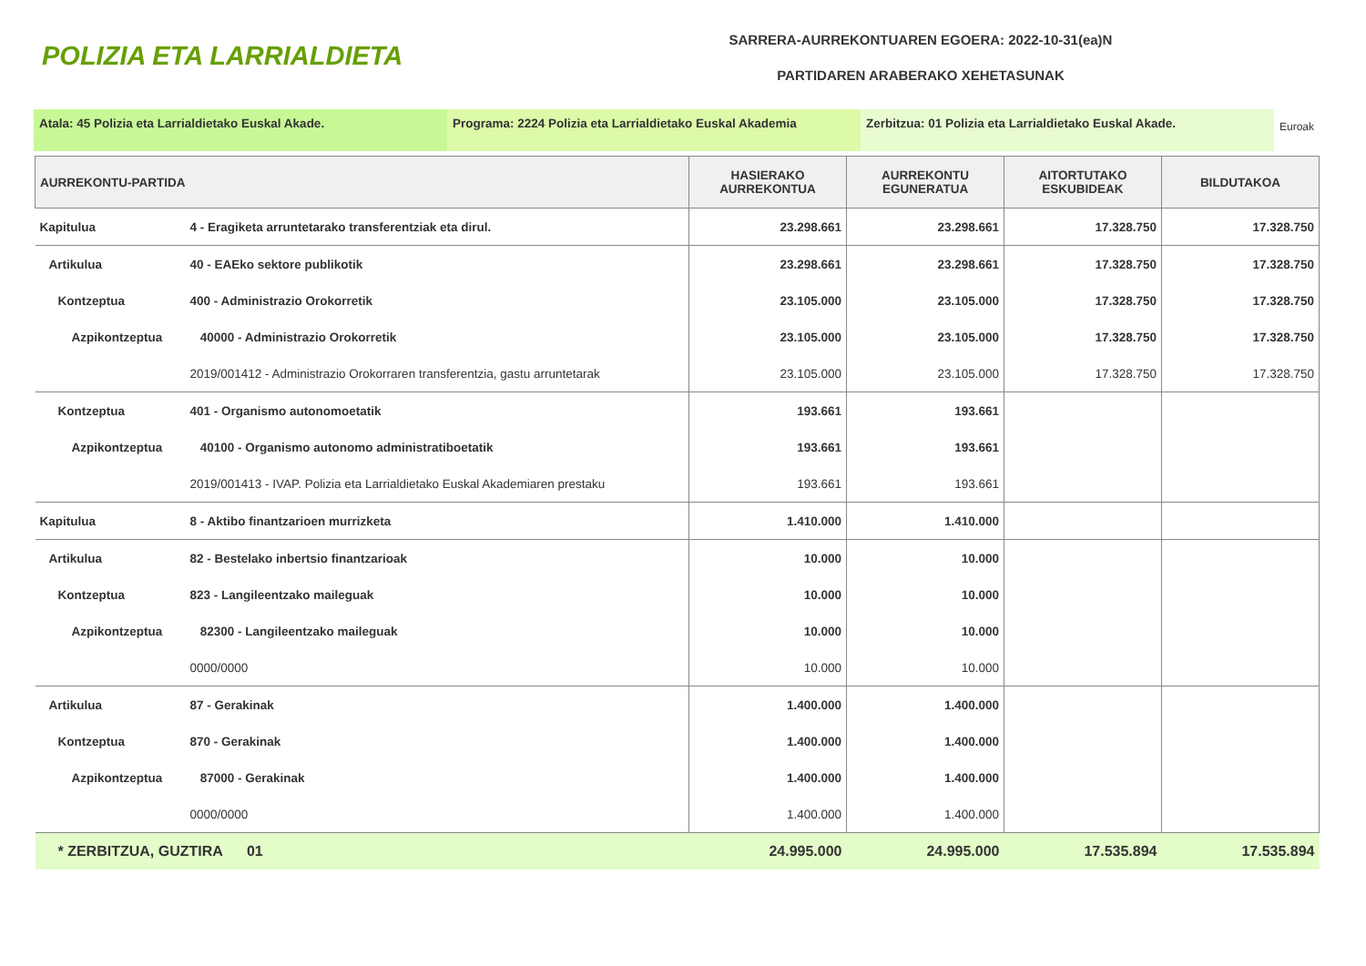POLIZIA ETA LARRIALDIETA
SARRERA-AURREKONTUAREN EGOERA: 2022-10-31(ea)N
PARTIDAREN ARABERAKO XEHETASUNAK
Atala: 45 Polizia eta Larrialdietako Euskal Akade. Programa: 2224 Polizia eta Larrialdietako Euskal Akademia
Zerbitzua: 01 Polizia eta Larrialdietako Euskal Akade.
Euroak
| AURREKONTU-PARTIDA | | HASIERAKO AURREKONTUA | AURREKONTU EGUNERATUA | AITORTUTAKO ESKUBIDEAK | BILDUTAKOA |
| --- | --- | --- | --- | --- | --- |
| Kapitulua | 4 - Eragiketa arruntetarako transferentziak eta dirul. | 23.298.661 | 23.298.661 | 17.328.750 | 17.328.750 |
| Artikulua | 40 - EAEko sektore publikotik | 23.298.661 | 23.298.661 | 17.328.750 | 17.328.750 |
| Kontzeptua | 400 - Administrazio Orokorretik | 23.105.000 | 23.105.000 | 17.328.750 | 17.328.750 |
| Azpikontzeptua | 40000 - Administrazio Orokorretik | 23.105.000 | 23.105.000 | 17.328.750 | 17.328.750 |
| | 2019/001412 - Administrazio Orokorraren transferentzia, gastu arruntetarak | 23.105.000 | 23.105.000 | 17.328.750 | 17.328.750 |
| Kontzeptua | 401 - Organismo autonomoetatik | 193.661 | 193.661 | | |
| Azpikontzeptua | 40100 - Organismo autonomo administratiboetatik | 193.661 | 193.661 | | |
| | 2019/001413 - IVAP. Polizia eta Larrialdietako Euskal Akademiaren prestaku | 193.661 | 193.661 | | |
| Kapitulua | 8 - Aktibo finantzarioen murrizketa | 1.410.000 | 1.410.000 | | |
| Artikulua | 82 - Bestelako inbertsio finantzarioak | 10.000 | 10.000 | | |
| Kontzeptua | 823 - Langileentzako maileguak | 10.000 | 10.000 | | |
| Azpikontzeptua | 82300 - Langileentzako maileguak | 10.000 | 10.000 | | |
| | 0000/0000 | 10.000 | 10.000 | | |
| Artikulua | 87 - Gerakinak | 1.400.000 | 1.400.000 | | |
| Kontzeptua | 870 - Gerakinak | 1.400.000 | 1.400.000 | | |
| Azpikontzeptua | 87000 - Gerakinak | 1.400.000 | 1.400.000 | | |
| | 0000/0000 | 1.400.000 | 1.400.000 | | |
| * ZERBITZUA, GUZTIRA 01 | | 24.995.000 | 24.995.000 | 17.535.894 | 17.535.894 |